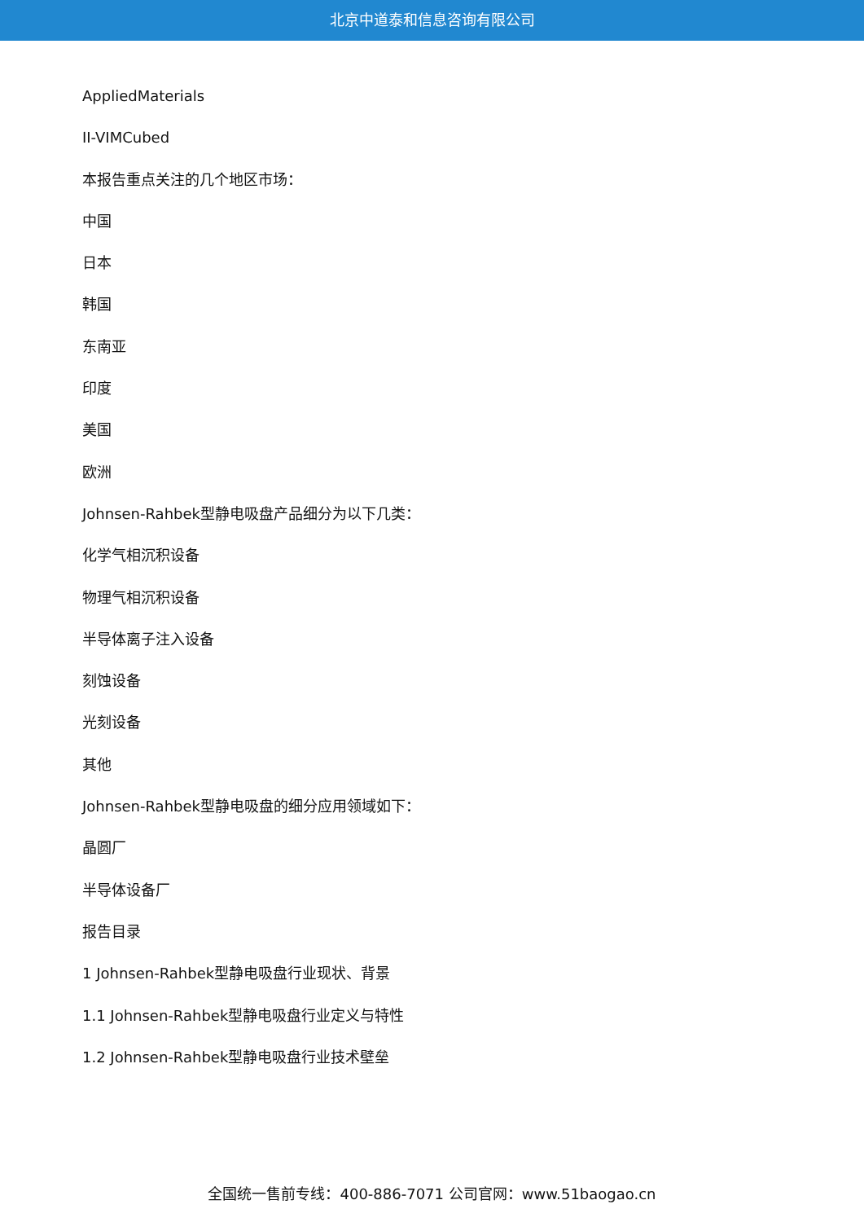北京中道泰和信息咨询有限公司
AppliedMaterials
II-VIMCubed
本报告重点关注的几个地区市场：
中国
日本
韩国
东南亚
印度
美国
欧洲
Johnsen-Rahbek型静电吸盘产品细分为以下几类：
化学气相沉积设备
物理气相沉积设备
半导体离子注入设备
刻蚀设备
光刻设备
其他
Johnsen-Rahbek型静电吸盘的细分应用领域如下：
晶圆厂
半导体设备厂
报告目录
1 Johnsen-Rahbek型静电吸盘行业现状、背景
1.1 Johnsen-Rahbek型静电吸盘行业定义与特性
1.2 Johnsen-Rahbek型静电吸盘行业技术壁垒
全国统一售前专线：400-886-7071 公司官网：www.51baogao.cn